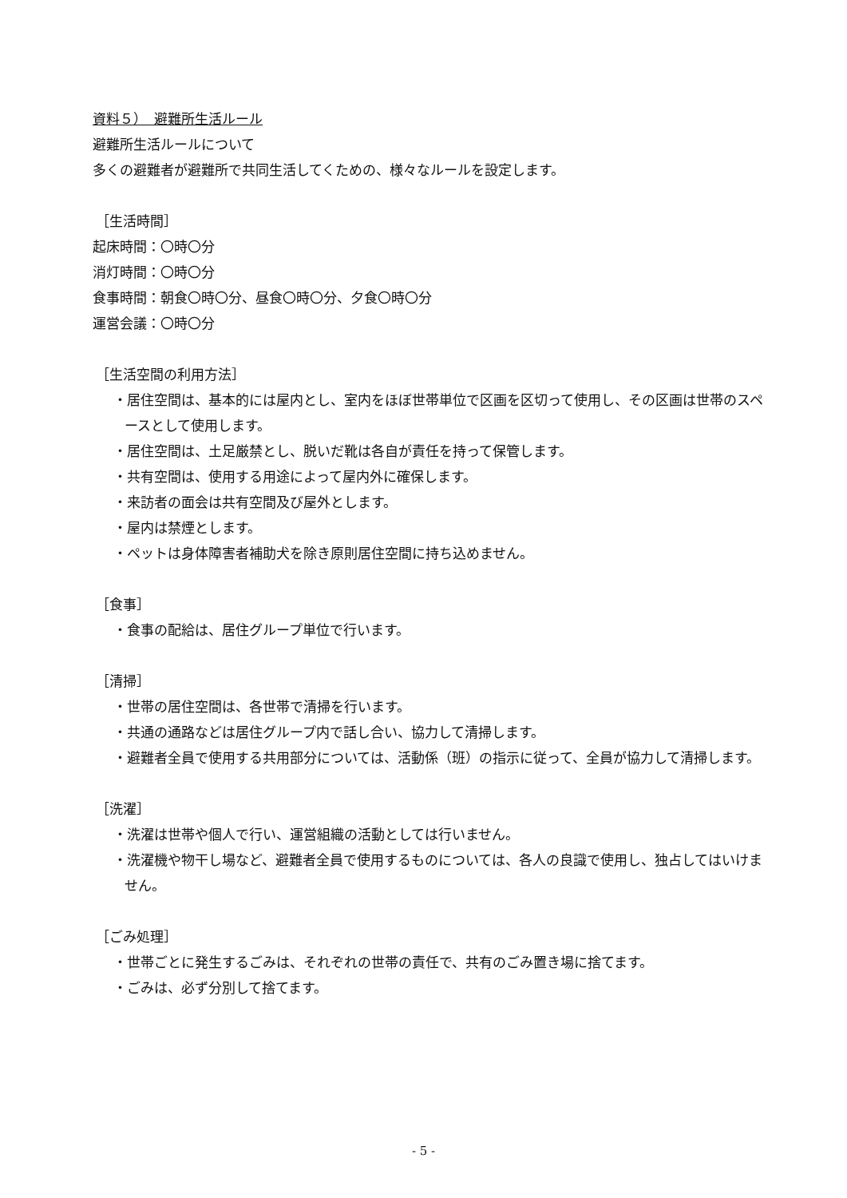資料５）　避難所生活ルール
避難所生活ルールについて
多くの避難者が避難所で共同生活してくための、様々なルールを設定します。
［生活時間］
起床時間：〇時〇分
消灯時間：〇時〇分
食事時間：朝食〇時〇分、昼食〇時〇分、夕食〇時〇分
運営会議：〇時〇分
［生活空間の利用方法］
・居住空間は、基本的には屋内とし、室内をほぼ世帯単位で区画を区切って使用し、その区画は世帯のスペースとして使用します。
・居住空間は、土足厳禁とし、脱いだ靴は各自が責任を持って保管します。
・共有空間は、使用する用途によって屋内外に確保します。
・来訪者の面会は共有空間及び屋外とします。
・屋内は禁煙とします。
・ペットは身体障害者補助犬を除き原則居住空間に持ち込めません。
［食事］
・食事の配給は、居住グループ単位で行います。
［清掃］
・世帯の居住空間は、各世帯で清掃を行います。
・共通の通路などは居住グループ内で話し合い、協力して清掃します。
・避難者全員で使用する共用部分については、活動係（班）の指示に従って、全員が協力して清掃します。
［洗濯］
・洗濯は世帯や個人で行い、運営組織の活動としては行いません。
・洗濯機や物干し場など、避難者全員で使用するものについては、各人の良識で使用し、独占してはいけません。
［ごみ処理］
・世帯ごとに発生するごみは、それぞれの世帯の責任で、共有のごみ置き場に捨てます。
・ごみは、必ず分別して捨てます。
- 5 -